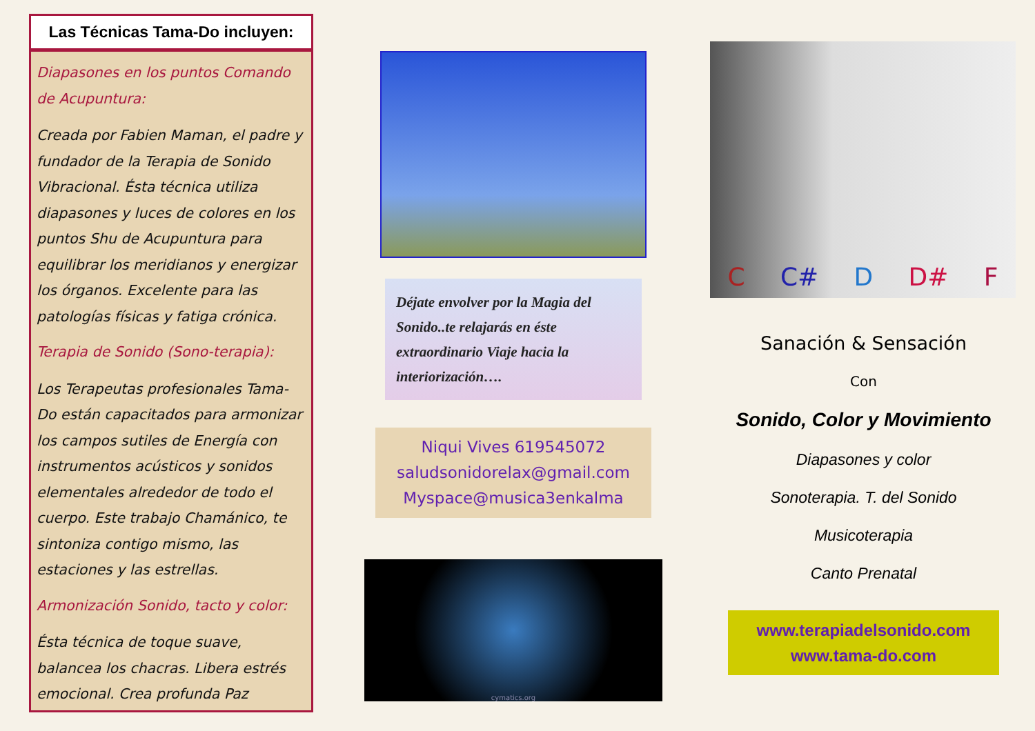Las Técnicas Tama-Do incluyen:
Diapasones en los puntos Comando de Acupuntura:
Creada por Fabien Maman, el padre y fundador de la Terapia de Sonido Vibracional. Ésta técnica utiliza diapasones y luces de colores en los puntos Shu de Acupuntura para equilibrar los meridianos y energizar los órganos. Excelente para las patologías físicas y fatiga crónica.
Terapia de Sonido (Sono-terapia):
Los Terapeutas profesionales Tama-Do están capacitados para armonizar los campos sutiles de Energía con instrumentos acústicos y sonidos elementales alrededor de todo el cuerpo. Este trabajo Chamánico, te sintoniza contigo mismo, las estaciones y las estrellas.
Armonización Sonido, tacto y color:
Ésta técnica de toque suave, balancea los chacras. Libera estrés emocional. Crea profunda Paz
Déjate envolver por la Magia del Sonido..te relajarás en éste extraordinario Viaje hacia la interiorización….
Niqui Vives 619545072
saludsonidorelax@gmail.com
Myspace@musica3enkalma
cymatics.org
C C# D D# F
Sanación & Sensación
Con
Sonido, Color y Movimiento
Diapasones y color
Sonoterapia. T. del Sonido
Musicoterapia
Canto Prenatal
www.terapiadelsonido.com
www.tama-do.com